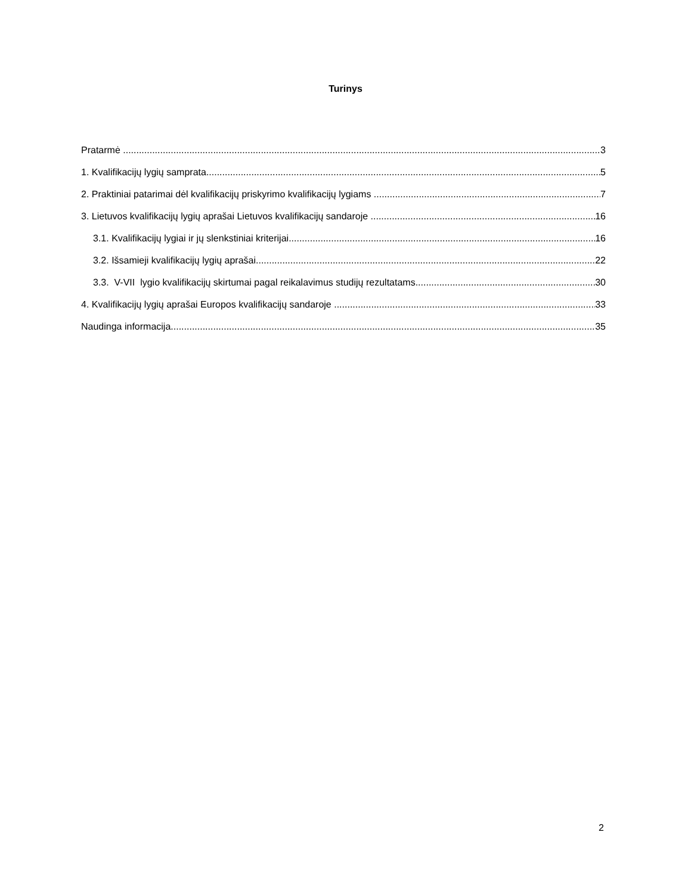Turinys
Pratarmė 3
1. Kvalifikacijų lygių samprata 5
2. Praktiniai patarimai dėl kvalifikacijų priskyrimo kvalifikacijų lygiams 7
3. Lietuvos kvalifikacijų lygių aprašai Lietuvos kvalifikacijų sandaroje 16
3.1. Kvalifikacijų lygiai ir jų slenkstiniai kriterijai 16
3.2. Išsamieji kvalifikacijų lygių aprašai 22
3.3. V-VII lygio kvalifikacijų skirtumai pagal reikalavimus studijų rezultatams 30
4. Kvalifikacijų lygių aprašai Europos kvalifikacijų sandaroje 33
Naudinga informacija 35
2